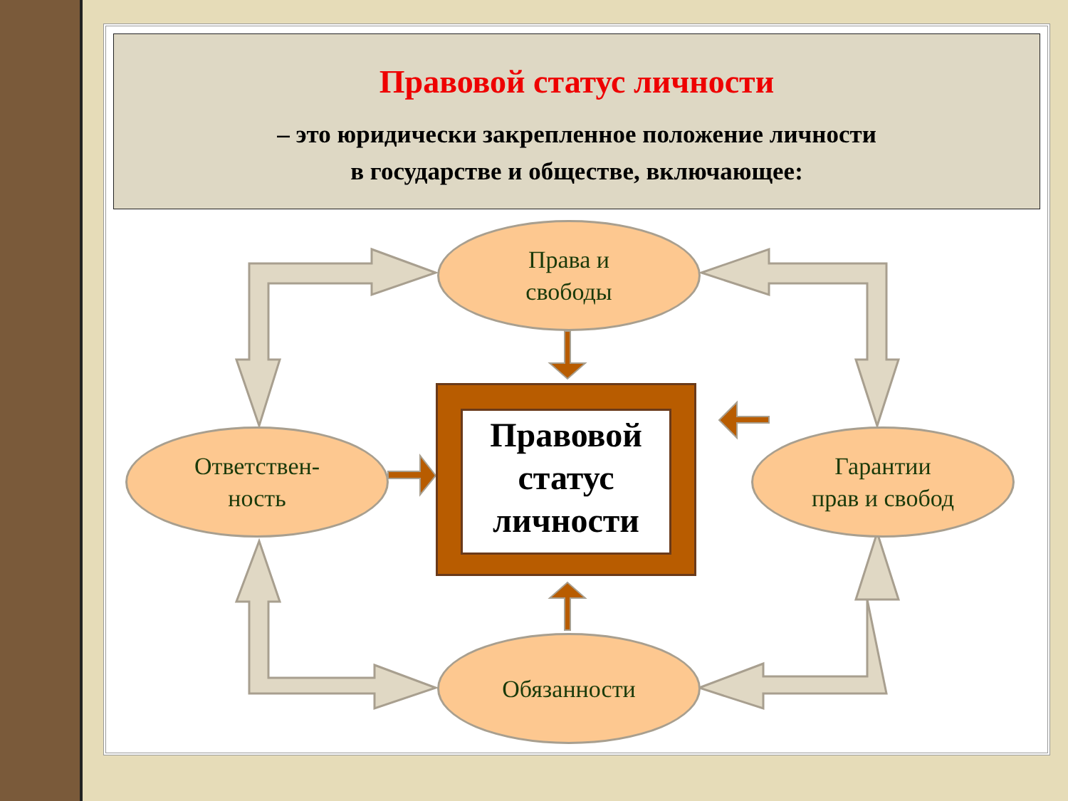Правовой статус личности
– это юридически закрепленное положение личности
в государстве и обществе, включающее:
Права и
свободы
Ответствен-
ность
Гарантии
прав и свобод
Обязанности
Правовой
статус
личности